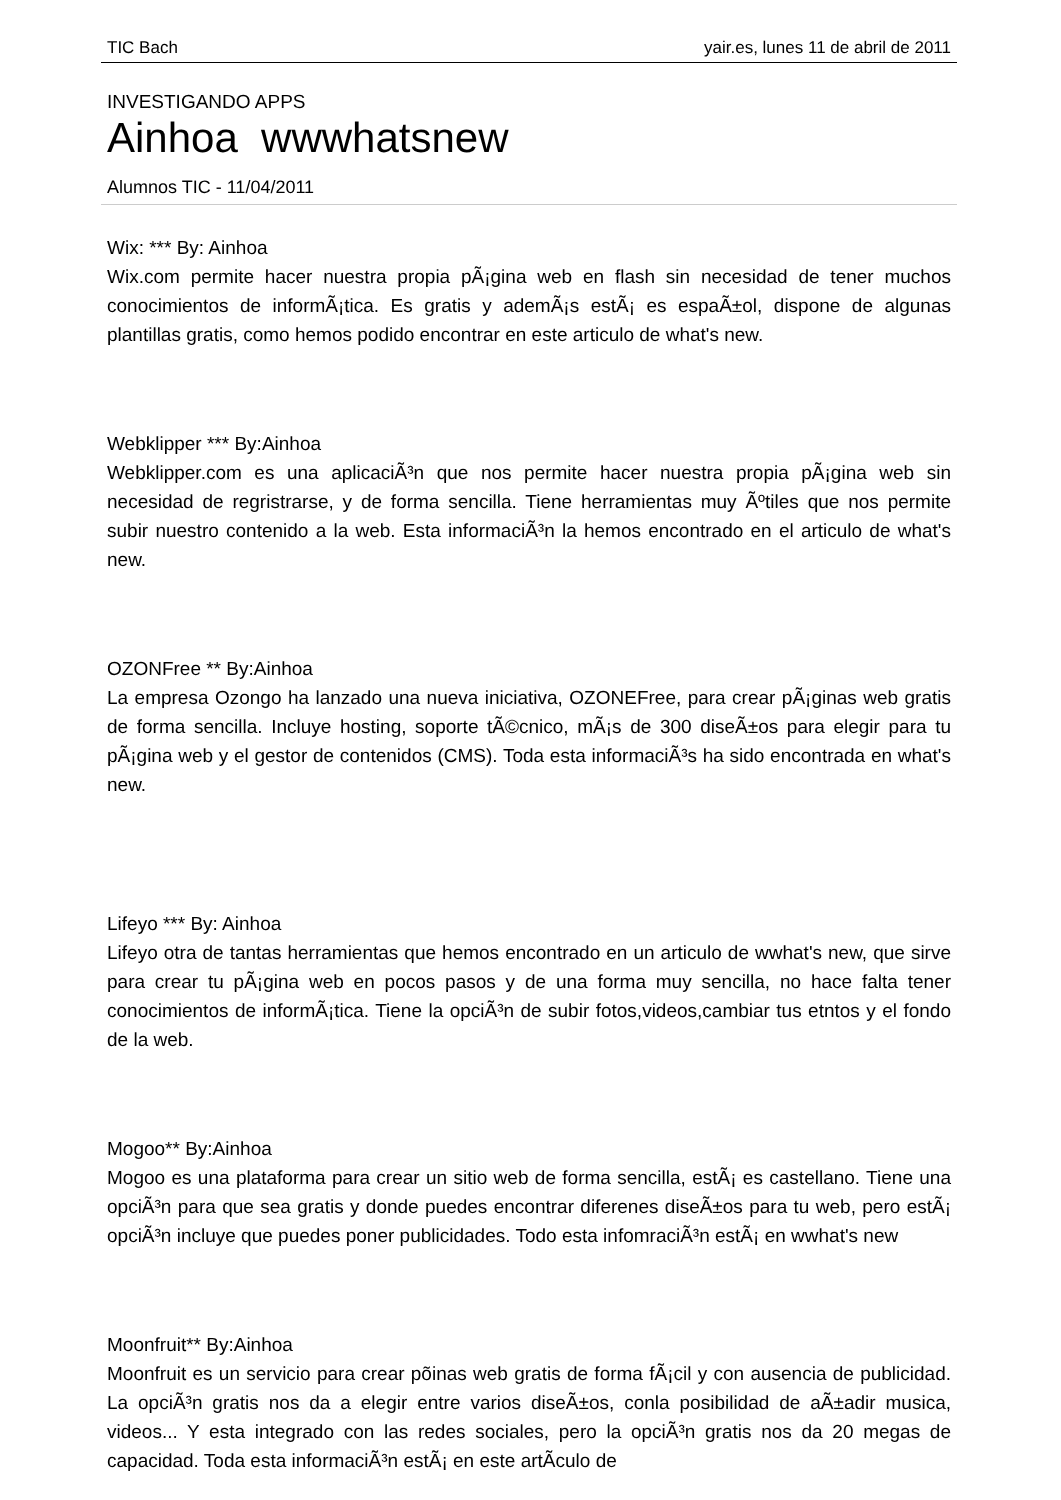TIC Bach yair.es, lunes 11 de abril de 2011
INVESTIGANDO APPS
Ainhoa wwwhatsnew
Alumnos TIC - 11/04/2011
Wix: *** By: Ainhoa
Wix.com permite hacer nuestra propia pÃ¡gina web en flash sin necesidad de tener muchos conocimientos de informÃ¡tica. Es gratis y ademÃ¡s estÃ¡ es espaÃ±ol, dispone de algunas plantillas gratis, como hemos podido encontrar en este articulo de what's new.
Webklipper *** By:Ainhoa
Webklipper.com es una aplicaciÃ³n que nos permite hacer nuestra propia pÃ¡gina web sin necesidad de regristrarse, y de forma sencilla. Tiene herramientas muy Ãºtiles que nos permite subir nuestro contenido a la web. Esta informaciÃ³n la hemos encontrado en el articulo de what's new.
OZONFree ** By:Ainhoa
La empresa Ozongo ha lanzado una nueva iniciativa, OZONEFree, para crear pÃ¡ginas web gratis de forma sencilla. Incluye hosting, soporte tÃ©cnico, mÃ¡s de 300 diseÃ±os para elegir para tu pÃ¡gina web y el gestor de contenidos (CMS). Toda esta informaciÃ³s ha sido encontrada en what's new.
Lifeyo *** By: Ainhoa
Lifeyo otra de tantas herramientas que hemos encontrado en un articulo de wwhat's new, que sirve para crear tu pÃ¡gina web en pocos pasos y de una forma muy sencilla, no hace falta tener conocimientos de informÃ¡tica. Tiene la opciÃ³n de subir fotos,videos,cambiar tus etntos y el fondo de la web.
Mogoo** By:Ainhoa
Mogoo es una plataforma para crear un sitio web de forma sencilla, estÃ¡ es castellano. Tiene una opciÃ³n para que sea gratis y donde puedes encontrar diferenes diseÃ±os para tu web, pero estÃ¡ opciÃ³n incluye que puedes poner publicidades. Todo esta infomraciÃ³n estÃ¡ en wwhat's new
Moonfruit** By:Ainhoa
Moonfruit es un servicio para crear põinas web gratis de forma fÃ¡cil y con ausencia de publicidad. La opciÃ³n gratis nos da a elegir entre varios diseÃ±os, conla posibilidad de aÃ±adir musica, videos... Y esta integrado con las redes sociales, pero la opciÃ³n gratis nos da 20 megas de capacidad. Toda esta informaciÃ³n estÃ¡ en este artÃ­culo de